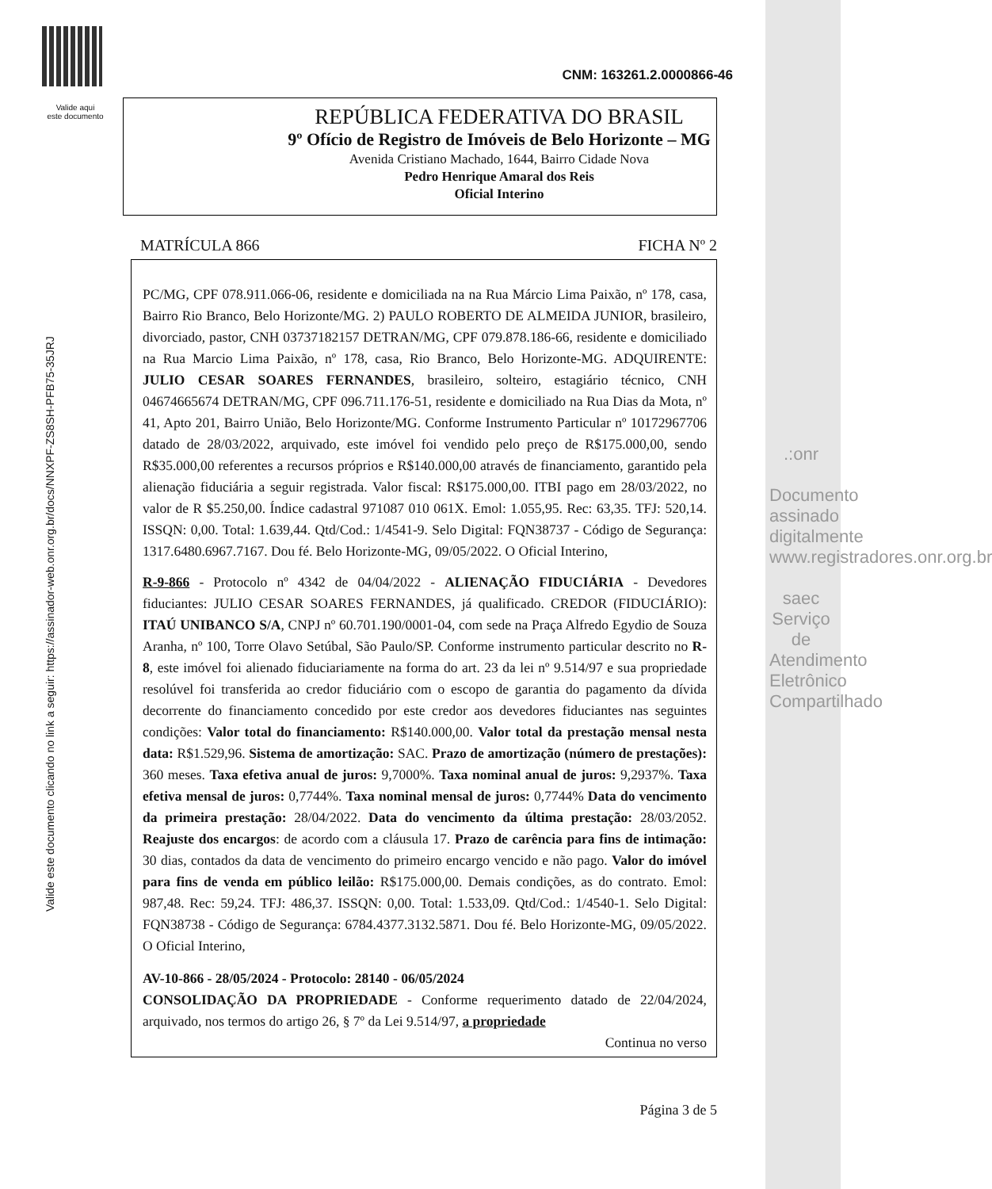Valide aqui
este documento
CNM: 163261.2.0000866-46
REPÚBLICA FEDERATIVA DO BRASIL
9º Ofício de Registro de Imóveis de Belo Horizonte – MG
Avenida Cristiano Machado, 1644, Bairro Cidade Nova
Pedro Henrique Amaral dos Reis
Oficial Interino
MATRÍCULA 866 FICHA Nº 2
PC/MG, CPF 078.911.066-06, residente e domiciliada na na Rua Márcio Lima Paixão, nº 178, casa, Bairro Rio Branco, Belo Horizonte/MG. 2) PAULO ROBERTO DE ALMEIDA JUNIOR, brasileiro, divorciado, pastor, CNH 03737182157 DETRAN/MG, CPF 079.878.186-66, residente e domiciliado na Rua Marcio Lima Paixão, nº 178, casa, Rio Branco, Belo Horizonte-MG. ADQUIRENTE: JULIO CESAR SOARES FERNANDES, brasileiro, solteiro, estagiário técnico, CNH 04674665674 DETRAN/MG, CPF 096.711.176-51, residente e domiciliado na Rua Dias da Mota, nº 41, Apto 201, Bairro União, Belo Horizonte/MG. Conforme Instrumento Particular nº 10172967706 datado de 28/03/2022, arquivado, este imóvel foi vendido pelo preço de R$175.000,00, sendo R$35.000,00 referentes a recursos próprios e R$140.000,00 através de financiamento, garantido pela alienação fiduciária a seguir registrada. Valor fiscal: R$175.000,00. ITBI pago em 28/03/2022, no valor de R $5.250,00. Índice cadastral 971087 010 061X. Emol: 1.055,95. Rec: 63,35. TFJ: 520,14. ISSQN: 0,00. Total: 1.639,44. Qtd/Cod.: 1/4541-9. Selo Digital: FQN38737 - Código de Segurança: 1317.6480.6967.7167. Dou fé. Belo Horizonte-MG, 09/05/2022. O Oficial Interino,
R-9-866 - Protocolo nº 4342 de 04/04/2022 - ALIENAÇÃO FIDUCIÁRIA - Devedores fiduciantes: JULIO CESAR SOARES FERNANDES, já qualificado. CREDOR (FIDUCIÁRIO): ITAÚ UNIBANCO S/A, CNPJ nº 60.701.190/0001-04, com sede na Praça Alfredo Egydio de Souza Aranha, nº 100, Torre Olavo Setúbal, São Paulo/SP. Conforme instrumento particular descrito no R-8, este imóvel foi alienado fiduciariamente na forma do art. 23 da lei nº 9.514/97 e sua propriedade resolúvel foi transferida ao credor fiduciário com o escopo de garantia do pagamento da dívida decorrente do financiamento concedido por este credor aos devedores fiduciantes nas seguintes condições: Valor total do financiamento: R$140.000,00. Valor total da prestação mensal nesta data: R$1.529,96. Sistema de amortização: SAC. Prazo de amortização (número de prestações): 360 meses. Taxa efetiva anual de juros: 9,7000%. Taxa nominal anual de juros: 9,2937%. Taxa efetiva mensal de juros: 0,7744%. Taxa nominal mensal de juros: 0,7744% Data do vencimento da primeira prestação: 28/04/2022. Data do vencimento da última prestação: 28/03/2052. Reajuste dos encargos: de acordo com a cláusula 17. Prazo de carência para fins de intimação: 30 dias, contados da data de vencimento do primeiro encargo vencido e não pago. Valor do imóvel para fins de venda em público leilão: R$175.000,00. Demais condições, as do contrato. Emol: 987,48. Rec: 59,24. TFJ: 486,37. ISSQN: 0,00. Total: 1.533,09. Qtd/Cod.: 1/4540-1. Selo Digital: FQN38738 - Código de Segurança: 6784.4377.3132.5871. Dou fé. Belo Horizonte-MG, 09/05/2022. O Oficial Interino,
AV-10-866 - 28/05/2024 - Protocolo: 28140 - 06/05/2024
CONSOLIDAÇÃO DA PROPRIEDADE - Conforme requerimento datado de 22/04/2024, arquivado, nos termos do artigo 26, § 7º da Lei 9.514/97, a propriedade
Continua no verso
Página 3 de 5
Valide este documento clicando no link a seguir: https://assinador-web.onr.org.br/docs/NNXPF-ZS8SH-PFB75-35JRJ
.:onr
Documento assinado digitalmente www.registradores.onr.org.br
saec Serviço de Atendimento Eletrônico Compartilhado